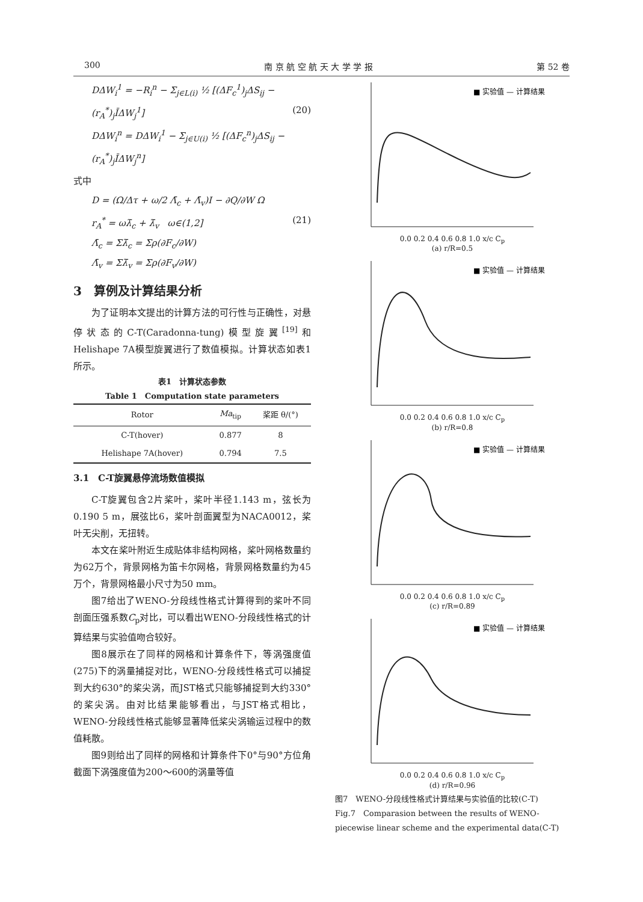300 南 京 航 空 航 天 大 学 学 报 第 52 卷
DΔW<sub>i</sub><sup>1</sup> = −R<sub>i</sub><sup>n</sup> − Σ<sub>j∈L(i)</sub> ½ [(ΔF<sub>c</sub><sup>1</sup>)<sub>j</sub>ΔS<sub>ij</sub> −
(r<sub>A</sub><sup>*</sup>)<sub>j</sub>ĪΔW<sub>j</sub><sup>1</sup>] (20)
DΔW<sub>i</sub><sup>n</sup> = DΔW<sub>i</sub><sup>1</sup> − Σ<sub>j∈U(i)</sub> ½ [(ΔF<sub>c</sub><sup>n</sup>)<sub>j</sub>ΔS<sub>ij</sub> −
(r<sub>A</sub><sup>*</sup>)<sub>j</sub>ĪΔW<sub>j</sub><sup>n</sup>]
式中
D = (Ω/Δτ + ω/2 Λ̄<sub>c</sub> + Λ̄<sub>v</sub>)I − ∂Q/∂W Ω
r<sub>A</sub><sup>*</sup> = ωλ̄<sub>c</sub> + λ̄<sub>v</sub> ω∈(1,2] (21)
Λ̄<sub>c</sub> = Σλ̄<sub>c</sub> = Σρ(∂F<sub>c</sub>/∂W)
Λ̄<sub>v</sub> = Σλ̄<sub>v</sub> = Σρ(∂F<sub>v</sub>/∂W)
3　算例及计算结果分析
为了证明本文提出的计算方法的可行性与正确性，对悬停状态的C-T(Caradonna-tung)模型旋翼<sup>[19]</sup>和Helishape 7A模型旋翼进行了数值模拟。计算状态如表1所示。
表1　计算状态参数
Table 1　Computation state parameters
| Rotor | Ma<sub>tip</sub> | 桨距 θ/(°) |
| --- | --- | --- |
| C-T(hover) | 0.877 | 8 |
| Helishape 7A(hover) | 0.794 | 7.5 |
3.1　C-T旋翼悬停流场数值模拟
C-T旋翼包含2片桨叶，桨叶半径1.143 m，弦长为0.190 5 m，展弦比6，桨叶剖面翼型为NACA0012，桨叶无尖削，无扭转。
本文在桨叶附近生成贴体非结构网格，桨叶网格数量约为62万个，背景网格为笛卡尔网格，背景网格数量约为45万个，背景网格最小尺寸为50 mm。
图7给出了WENO-分段线性格式计算得到的桨叶不同剖面压强系数C<sub>p</sub>对比，可以看出WENO-分段线性格式的计算结果与实验值吻合较好。
图8展示在了同样的网格和计算条件下，等涡强度值(275)下的涡量捕捉对比，WENO-分段线性格式可以捕捉到大约630°的桨尖涡，而JST格式只能够捕捉到大约330°的桨尖涡。由对比结果能够看出，与JST格式相比，WENO-分段线性格式能够显著降低桨尖涡输运过程中的数值耗散。
图9则给出了同样的网格和计算条件下0°与90°方位角截面下涡强度值为200～600的涡量等值
■ 实验值 — 计算结果
0.0 0.2 0.4 0.6 0.8 1.0 x/c C<sub>p</sub>
(a) r/R=0.5
■ 实验值 — 计算结果
0.0 0.2 0.4 0.6 0.8 1.0 x/c C<sub>p</sub>
(b) r/R=0.8
■ 实验值 — 计算结果
0.0 0.2 0.4 0.6 0.8 1.0 x/c C<sub>p</sub>
(c) r/R=0.89
■ 实验值 — 计算结果
0.0 0.2 0.4 0.6 0.8 1.0 x/c C<sub>p</sub>
(d) r/R=0.96
图7　WENO-分段线性格式计算结果与实验值的比较(C-T)
Fig.7　Comparasion between the results of WENO-piecewise linear scheme and the experimental data(C-T)